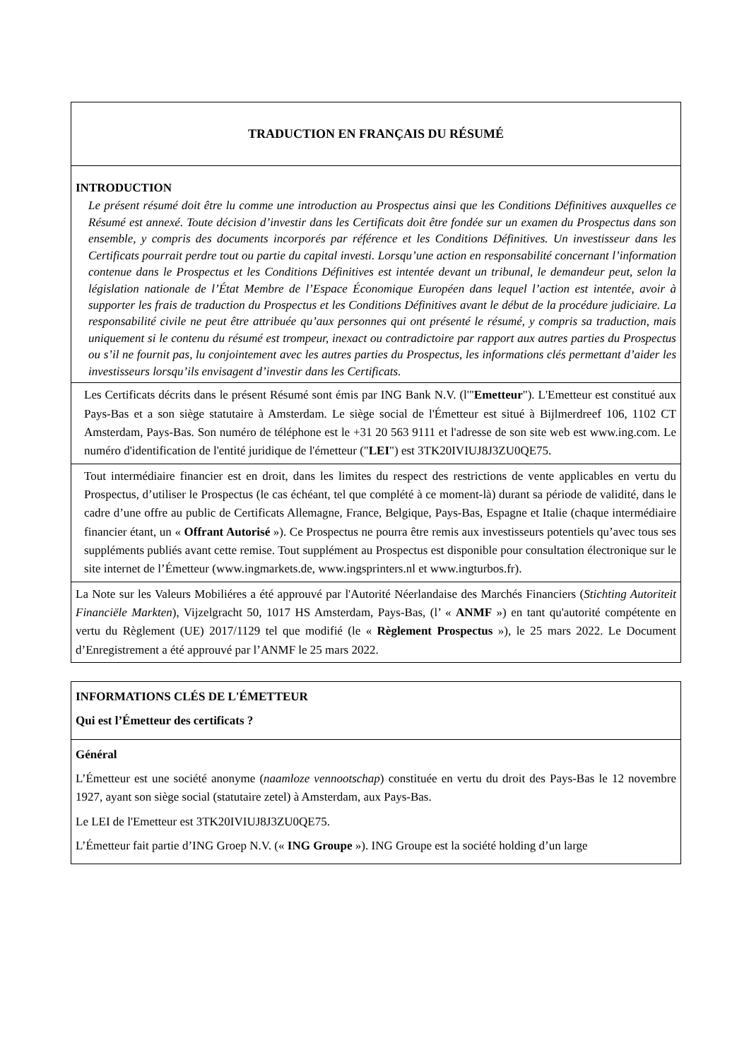TRADUCTION EN FRANÇAIS DU RÉSUMÉ
INTRODUCTION
Le présent résumé doit être lu comme une introduction au Prospectus ainsi que les Conditions Définitives auxquelles ce Résumé est annexé. Toute décision d’investir dans les Certificats doit être fondée sur un examen du Prospectus dans son ensemble, y compris des documents incorporés par référence et les Conditions Définitives. Un investisseur dans les Certificats pourrait perdre tout ou partie du capital investi. Lorsqu’une action en responsabilité concernant l’information contenue dans le Prospectus et les Conditions Définitives est intentée devant un tribunal, le demandeur peut, selon la législation nationale de l’État Membre de l’Espace Économique Européen dans lequel l’action est intentée, avoir à supporter les frais de traduction du Prospectus et les Conditions Définitives avant le début de la procédure judiciaire. La responsabilité civile ne peut être attribuée qu’aux personnes qui ont présenté le résumé, y compris sa traduction, mais uniquement si le contenu du résumé est trompeur, inexact ou contradictoire par rapport aux autres parties du Prospectus ou s’il ne fournit pas, lu conjointement avec les autres parties du Prospectus, les informations clés permettant d’aider les investisseurs lorsqu’ils envisagent d’investir dans les Certificats.
Les Certificats décrits dans le présent Résumé sont émis par ING Bank N.V. (l'"Emetteur"). L'Emetteur est constitué aux Pays-Bas et a son siège statutaire à Amsterdam. Le siège social de l'Émetteur est situé à Bijlmerdreef 106, 1102 CT Amsterdam, Pays-Bas. Son numéro de téléphone est le +31 20 563 9111 et l'adresse de son site web est www.ing.com. Le numéro d'identification de l'entité juridique de l'émetteur ("LEI") est 3TK20IVIUJ8J3ZU0QE75.
Tout intermédiaire financier est en droit, dans les limites du respect des restrictions de vente applicables en vertu du Prospectus, d’utiliser le Prospectus (le cas échéant, tel que complété à ce moment-là) durant sa période de validité, dans le cadre d’une offre au public de Certificats Allemagne, France, Belgique, Pays-Bas, Espagne et Italie (chaque intermédiaire financier étant, un « Offrant Autorisé »). Ce Prospectus ne pourra être remis aux investisseurs potentiels qu’avec tous ses suppléments publiés avant cette remise. Tout supplément au Prospectus est disponible pour consultation électronique sur le site internet de l’Émetteur (www.ingmarkets.de, www.ingsprinters.nl et www.ingturbos.fr).
La Note sur les Valeurs Mobiliéres a été approuvé par l'Autorité Néerlandaise des Marchés Financiers (Stichting Autoriteit Financiële Markten), Vijzelgracht 50, 1017 HS Amsterdam, Pays-Bas, (l’ « ANMF ») en tant qu'autorité compétente en vertu du Règlement (UE) 2017/1129 tel que modifié (le « Règlement Prospectus »), le 25 mars 2022. Le Document d’Enregistrement a été approuvé par l’ANMF le 25 mars 2022.
INFORMATIONS CLÉS DE L'ÉMETTEUR
Qui est l’Émetteur des certificats ?
Général
L’Émetteur est une société anonyme (naamloze vennootschap) constituée en vertu du droit des Pays-Bas le 12 novembre 1927, ayant son siège social (statutaire zetel) à Amsterdam, aux Pays-Bas.
Le LEI de l'Emetteur est 3TK20IVIUJ8J3ZU0QE75.
L’Émetteur fait partie d’ING Groep N.V. (« ING Groupe »). ING Groupe est la société holding d’un large